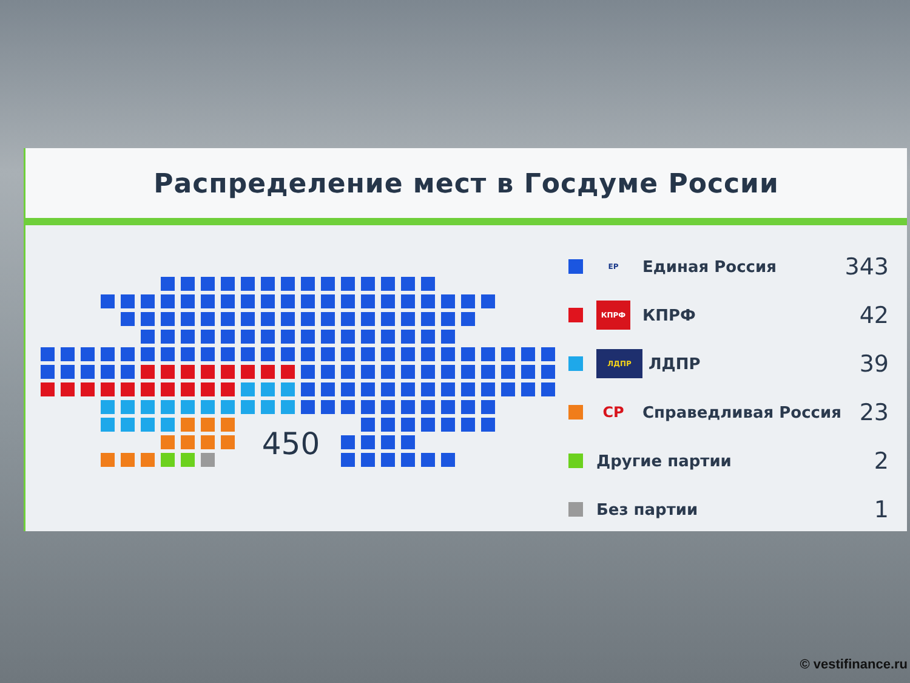Распределение мест в Госдуме России
450
ЕР Единая Россия 343
КПРФ КПРФ 42
ЛДПР ЛДПР 39
СР Справедливая Россия 23
Другие партии 2
Без партии 1
© vestifinance.ru